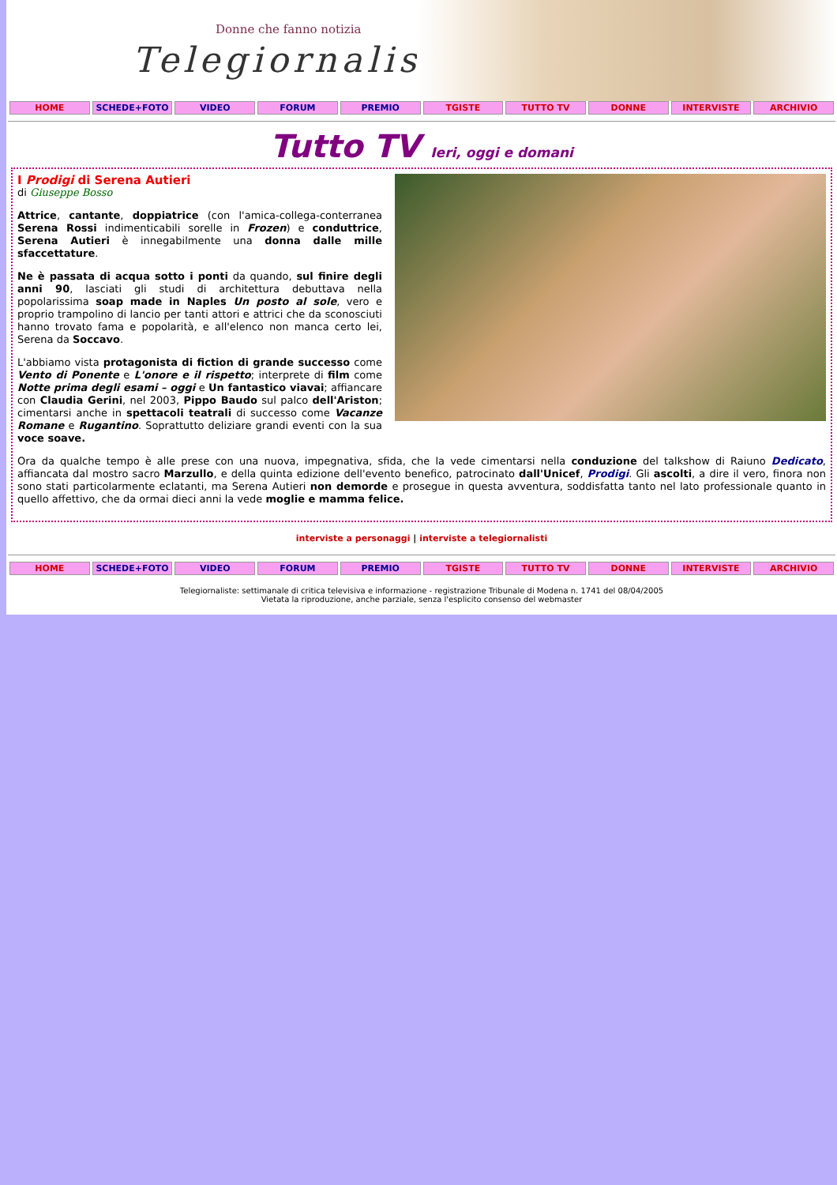Donne che fanno notizia
Telegiornaliste
HOME SCHEDE+FOTO VIDEO FORUM PREMIO TGISTE TUTTO TV DONNE INTERVISTE ARCHIVIO
Tutto TV Ieri, oggi e domani
I Prodigi di Serena Autieri
di Giuseppe Bosso
Attrice, cantante, doppiatrice (con l'amica-collega-conterranea Serena Rossi indimenticabili sorelle in Frozen) e conduttrice, Serena Autieri è innegabilmente una donna dalle mille sfaccettature.
Ne è passata di acqua sotto i ponti da quando, sul finire degli anni 90, lasciati gli studi di architettura debuttava nella popolarissima soap made in Naples Un posto al sole, vero e proprio trampolino di lancio per tanti attori e attrici che da sconosciuti hanno trovato fama e popolarità, e all'elenco non manca certo lei, Serena da Soccavo.
L'abbiamo vista protagonista di fiction di grande successo come Vento di Ponente e L'onore e il rispetto; interprete di film come Notte prima degli esami – oggi e Un fantastico viavai; affiancare con Claudia Gerini, nel 2003, Pippo Baudo sul palco dell'Ariston; cimentarsi anche in spettacoli teatrali di successo come Vacanze Romane e Rugantino. Soprattutto deliziare grandi eventi con la sua voce soave.
Ora da qualche tempo è alle prese con una nuova, impegnativa, sfida, che la vede cimentarsi nella conduzione del talkshow di Raiuno Dedicato, affiancata dal mostro sacro Marzullo, e della quinta edizione dell'evento benefico, patrocinato dall'Unicef, Prodigi. Gli ascolti, a dire il vero, finora non sono stati particolarmente eclatanti, ma Serena Autieri non demorde e prosegue in questa avventura, soddisfatta tanto nel lato professionale quanto in quello affettivo, che da ormai dieci anni la vede moglie e mamma felice.
interviste a personaggi | interviste a telegiornalisti
HOME SCHEDE+FOTO VIDEO FORUM PREMIO TGISTE TUTTO TV DONNE INTERVISTE ARCHIVIO
Telegiornaliste: settimanale di critica televisiva e informazione - registrazione Tribunale di Modena n. 1741 del 08/04/2005
Vietata la riproduzione, anche parziale, senza l'esplicito consenso del webmaster